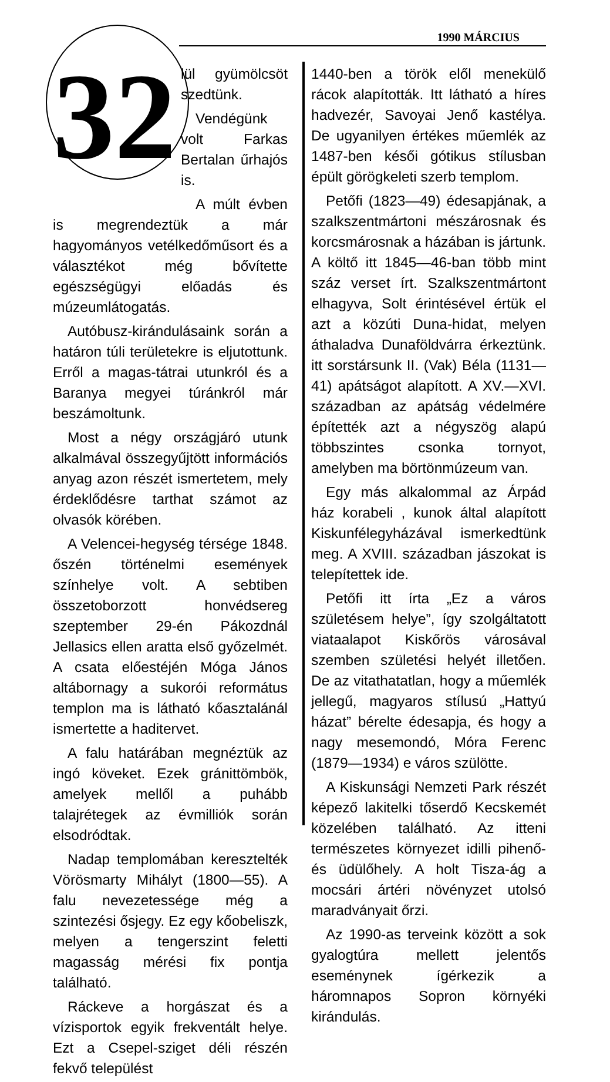1990 MÁRCIUS
32
lül gyümölcsöt szedtünk.
Vendégünk volt Farkas Bertalan űrhajós is.
A múlt évben is megrendeztük a már hagyományos vetélkedőműsort és a választékot még bővítette egészségügyi előadás és múzeumlátogatás.
Autóbusz-kirándulásaink során a határon túli területekre is eljutottunk. Erről a magas-tátrai utunkról és a Baranya megyei túránkról már beszámoltunk.
Most a négy országjáró utunk alkalmával összegyűjtött információs anyag azon részét ismertetem, mely érdeklődésre tarthat számot az olvasók körében.
A Velencei-hegység térsége 1848. őszén történelmi események színhelye volt. A sebtiben összetoborzott honvédsereg szeptember 29-én Pákozdnál Jellasics ellen aratta első győzelmét. A csata előestéjén Móga János altábornagy a sukorói református templon ma is látható kőasztalánál ismertette a haditervet.
A falu határában megnéztük az ingó köveket. Ezek gránittömbök, amelyek mellől a puhább talajrétegek az évmilliók során elsodródtak.
Nadap templomában keresztelték Vörösmarty Mihályt (1800—55). A falu nevezetessége még a szintezési ősjegy. Ez egy kőobeliszk, melyen a tengerszint feletti magasság mérési fix pontja található.
Ráckeve a horgászat és a vízisportok egyik frekventált helye. Ezt a Csepel-sziget déli részén fekvő települést
1440-ben a török elől menekülő rácok alapították. Itt látható a híres hadvezér, Savoyai Jenő kastélya. De ugyanilyen értékes műemlék az 1487-ben késői gótikus stílusban épült görögkeleti szerb templom.
Petőfi (1823—49) édesapjának, a szalkszentmártoni mészárosnak és korcsmárosnak a házában is jártunk. A költő itt 1845—46-ban több mint száz verset írt. Szalkszentmártont elhagyva, Solt érintésével értük el azt a közúti Duna-hidat, melyen áthaladva Dunaföldvárra érkeztünk. itt sorstársunk II. (Vak) Béla (1131—41) apátságot alapított. A XV.—XVI. században az apátság védelmére építették azt a négyszög alapú többszintes csonka tornyot, amelyben ma börtönmúzeum van.
Egy más alkalommal az Árpád ház korabeli , kunok által alapított Kiskunfélegyházával ismerkedtünk meg. A XVIII. században jászokat is telepítettek ide.
Petőfi itt írta „Ez a város születésem helye”, így szolgáltatott viataalapot Kiskőrös városával szemben születési helyét illetően. De az vitathatatlan, hogy a műemlék jellegű, magyaros stílusú „Hattyú házat” bérelte édesapja, és hogy a nagy mesemondó, Móra Ferenc (1879—1934) e város szülötte.
A Kiskunsági Nemzeti Park részét képező lakitelki tőserdő Kecskemét közelében található. Az itteni természetes környezet idilli pihenő- és üdülőhely. A holt Tisza-ág a mocsári ártéri növényzet utolsó maradványait őrzi.
Az 1990-as terveink között a sok gyalogtúra mellett jelentős eseménynek ígérkezik a háromnapos Sopron környéki kirándulás.